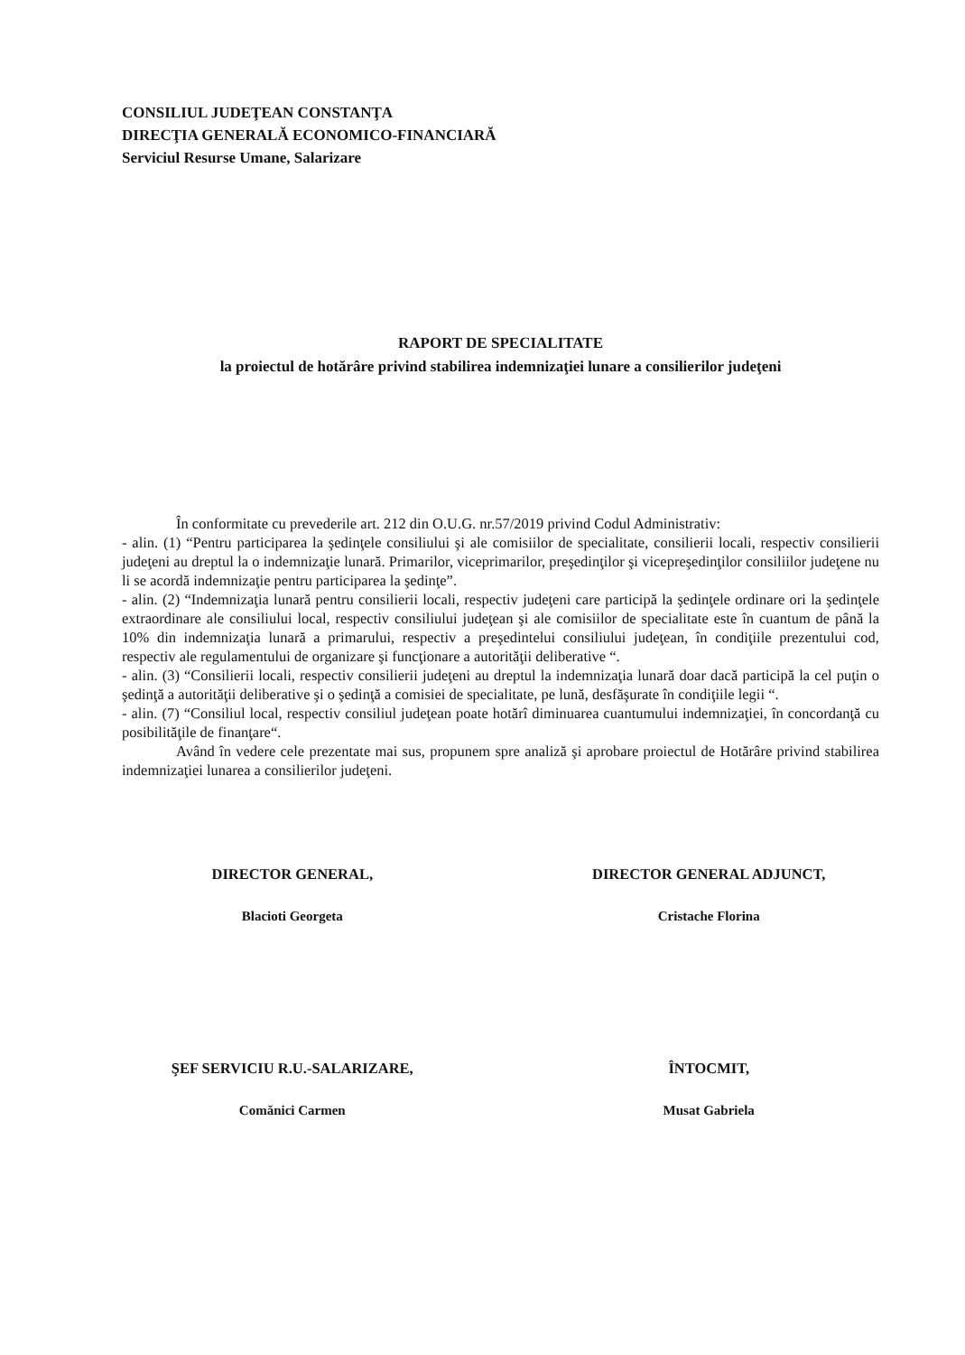CONSILIUL JUDEŢEAN CONSTANŢA
DIRECŢIA GENERALĂ ECONOMICO-FINANCIARĂ
Serviciul Resurse Umane, Salarizare
RAPORT DE SPECIALITATE
la proiectul de hotărâre privind stabilirea indemnizaţiei lunare a consilierilor judeţeni
În conformitate cu prevederile art. 212 din O.U.G. nr.57/2019 privind Codul Administrativ:
- alin. (1) “Pentru participarea la şedinţele consiliului şi ale comisiilor de specialitate, consilierii locali, respectiv consilierii judeţeni au dreptul la o indemnizaţie lunară. Primarilor, viceprimarilor, preşedinţilor şi vicepreşedinţilor consiliilor judeţene nu li se acordă indemnizaţie pentru participarea la şedinţe”.
- alin. (2) “Indemnizaţia lunară pentru consilierii locali, respectiv judeţeni care participă la şedinţele ordinare ori la şedinţele extraordinare ale consiliului local, respectiv consiliului judeţean şi ale comisiilor de specialitate este în cuantum de până la 10% din indemnizaţia lunară a primarului, respectiv a preşedintelui consiliului judeţean, în condiţiile prezentului cod, respectiv ale regulamentului de organizare şi funcţionare a autorităţii deliberative “.
- alin. (3) “Consilierii locali, respectiv consilierii judeţeni au dreptul la indemnizaţia lunară doar dacă participă la cel puţin o şedinţă a autorităţii deliberative şi o şedinţă a comisiei de specialitate, pe lună, desfăşurate în condiţiile legii “.
- alin. (7) “Consiliul local, respectiv consiliul judeţean poate hotărî diminuarea cuantumului indemnizaţiei, în concordanţă cu posibilităţile de finanţare“.
Având în vedere cele prezentate mai sus, propunem spre analiză şi aprobare proiectul de Hotărâre privind stabilirea indemnizaţiei lunarea a consilierilor judeţeni.
DIRECTOR GENERAL,
Blacioti Georgeta
DIRECTOR GENERAL ADJUNCT,
Cristache Florina
ŞEF SERVICIU R.U.-SALARIZARE,
Comănici Carmen
ÎNTOCMIT,
Musat Gabriela